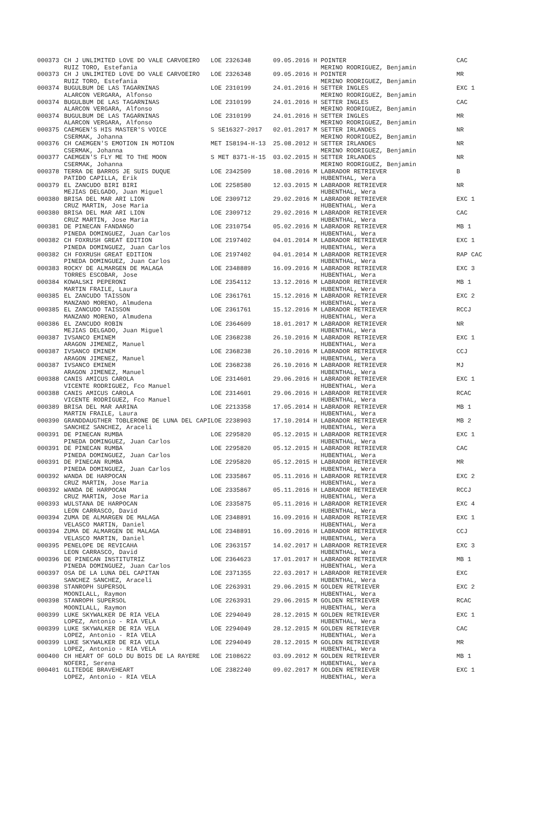| 000373 | CH J UNLIMITED LOVE DO VALE CARVOEIRO | LOE 2326348 | 09.05.2016 | H | POINTER | CAC |
| | RUIZ TORO, Estefania | | | | MERINO RODRIGUEZ, Benjamin | |
| 000373 | CH J UNLIMITED LOVE DO VALE CARVOEIRO | LOE 2326348 | 09.05.2016 | H | POINTER | MR |
| | RUIZ TORO, Estefania | | | | MERINO RODRIGUEZ, Benjamin | |
| 000374 | BUGULBUM DE LAS TAGARNINAS | LOE 2310199 | 24.01.2016 | H | SETTER INGLES | EXC 1 |
| | ALARCON VERGARA, Alfonso | | | | MERINO RODRIGUEZ, Benjamin | |
| 000374 | BUGULBUM DE LAS TAGARNINAS | LOE 2310199 | 24.01.2016 | H | SETTER INGLES | CAC |
| | ALARCON VERGARA, Alfonso | | | | MERINO RODRIGUEZ, Benjamin | |
| 000374 | BUGULBUM DE LAS TAGARNINAS | LOE 2310199 | 24.01.2016 | H | SETTER INGLES | MR |
| | ALARCON VERGARA, Alfonso | | | | MERINO RODRIGUEZ, Benjamin | |
| 000375 | CAEMGEN'S HIS MASTER'S VOICE | S SE16327-2017 | 02.01.2017 | M | SETTER IRLANDES | NR |
| | CSERMAK, Johanna | | | | MERINO RODRIGUEZ, Benjamin | |
| 000376 | CH CAEMGEN'S EMOTION IN MOTION | MET IS8194-H-13 | 25.08.2012 | H | SETTER IRLANDES | NR |
| | CSERMAK, Johanna | | | | MERINO RODRIGUEZ, Benjamin | |
| 000377 | CAEMGEN'S FLY ME TO THE MOON | S MET 8371-H-15 | 03.02.2015 | H | SETTER IRLANDES | NR |
| | CSERMAK, Johanna | | | | MERINO RODRIGUEZ, Benjamin | |
| 000378 | TERRA DE BARROS JE SUIS DUQUE | LOE 2342509 | 18.08.2016 | M | LABRADOR RETRIEVER | B |
| | PATIÐO CAPILLA, Erik | | | | HUBENTHAL, Wera | |
| 000379 | EL ZANCUDO BIRI BIRI | LOE 2258580 | 12.03.2015 | M | LABRADOR RETRIEVER | NR |
| | MEJIAS DELGADO, Juan Miguel | | | | HUBENTHAL, Wera | |
| 000380 | BRISA DEL MAR ARI LION | LOE 2309712 | 29.02.2016 | M | LABRADOR RETRIEVER | EXC 1 |
| | CRUZ MARTIN, Jose Maria | | | | HUBENTHAL, Wera | |
| 000380 | BRISA DEL MAR ARI LION | LOE 2309712 | 29.02.2016 | M | LABRADOR RETRIEVER | CAC |
| | CRUZ MARTIN, Jose Maria | | | | HUBENTHAL, Wera | |
| 000381 | DE PINECAN FANDANGO | LOE 2310754 | 05.02.2016 | M | LABRADOR RETRIEVER | MB 1 |
| | PINEDA DOMINGUEZ, Juan Carlos | | | | HUBENTHAL, Wera | |
| 000382 | CH FOXRUSH GREAT EDITION | LOE 2197402 | 04.01.2014 | M | LABRADOR RETRIEVER | EXC 1 |
| | PINEDA DOMINGUEZ, Juan Carlos | | | | HUBENTHAL, Wera | |
| 000382 | CH FOXRUSH GREAT EDITION | LOE 2197402 | 04.01.2014 | M | LABRADOR RETRIEVER | RAP CAC |
| | PINEDA DOMINGUEZ, Juan Carlos | | | | HUBENTHAL, Wera | |
| 000383 | ROCKY DE ALMARGEN DE MALAGA | LOE 2348889 | 16.09.2016 | M | LABRADOR RETRIEVER | EXC 3 |
| | TORRES ESCOBAR, Jose | | | | HUBENTHAL, Wera | |
| 000384 | KOWALSKI PEPERONI | LOE 2354112 | 13.12.2016 | M | LABRADOR RETRIEVER | MB 1 |
| | MARTIN FRAILE, Laura | | | | HUBENTHAL, Wera | |
| 000385 | EL ZANCUDO TAISSON | LOE 2361761 | 15.12.2016 | M | LABRADOR RETRIEVER | EXC 2 |
| | MANZANO MORENO, Almudena | | | | HUBENTHAL, Wera | |
| 000385 | EL ZANCUDO TAISSON | LOE 2361761 | 15.12.2016 | M | LABRADOR RETRIEVER | RCCJ |
| | MANZANO MORENO, Almudena | | | | HUBENTHAL, Wera | |
| 000386 | EL ZANCUDO ROBIN | LOE 2364609 | 18.01.2017 | M | LABRADOR RETRIEVER | NR |
| | MEJIAS DELGADO, Juan Miguel | | | | HUBENTHAL, Wera | |
| 000387 | IVSANCO EMINEM | LOE 2368238 | 26.10.2016 | M | LABRADOR RETRIEVER | EXC 1 |
| | ARAGON JIMENEZ, Manuel | | | | HUBENTHAL, Wera | |
| 000387 | IVSANCO EMINEM | LOE 2368238 | 26.10.2016 | M | LABRADOR RETRIEVER | CCJ |
| | ARAGON JIMENEZ, Manuel | | | | HUBENTHAL, Wera | |
| 000387 | IVSANCO EMINEM | LOE 2368238 | 26.10.2016 | M | LABRADOR RETRIEVER | MJ |
| | ARAGON JIMENEZ, Manuel | | | | HUBENTHAL, Wera | |
| 000388 | CANIS AMICUS CAROLA | LOE 2314601 | 29.06.2016 | H | LABRADOR RETRIEVER | EXC 1 |
| | VICENTE RODRIGUEZ, Fco Manuel | | | | HUBENTHAL, Wera | |
| 000388 | CANIS AMICUS CAROLA | LOE 2314601 | 29.06.2016 | H | LABRADOR RETRIEVER | RCAC |
| | VICENTE RODRIGUEZ, Fco Manuel | | | | HUBENTHAL, Wera | |
| 000389 | BRISA DEL MAR AARINA | LOE 2213358 | 17.05.2014 | H | LABRADOR RETRIEVER | MB 1 |
| | MARTIN FRAILE, Laura | | | | HUBENTHAL, Wera | |
| 000390 | GRANDDAUGTHER TOBLERONE DE LUNA DEL CAPI | LOE 2238903 | 17.10.2014 | H | LABRADOR RETRIEVER | MB 2 |
| | SANCHEZ SANCHEZ, Araceli | | | | HUBENTHAL, Wera | |
| 000391 | DE PINECAN RUMBA | LOE 2295820 | 05.12.2015 | H | LABRADOR RETRIEVER | EXC 1 |
| | PINEDA DOMINGUEZ, Juan Carlos | | | | HUBENTHAL, Wera | |
| 000391 | DE PINECAN RUMBA | LOE 2295820 | 05.12.2015 | H | LABRADOR RETRIEVER | CAC |
| | PINEDA DOMINGUEZ, Juan Carlos | | | | HUBENTHAL, Wera | |
| 000391 | DE PINECAN RUMBA | LOE 2295820 | 05.12.2015 | H | LABRADOR RETRIEVER | MR |
| | PINEDA DOMINGUEZ, Juan Carlos | | | | HUBENTHAL, Wera | |
| 000392 | WANDA DE HARPOCAN | LOE 2335867 | 05.11.2016 | H | LABRADOR RETRIEVER | EXC 2 |
| | CRUZ MARTIN, Jose Maria | | | | HUBENTHAL, Wera | |
| 000392 | WANDA DE HARPOCAN | LOE 2335867 | 05.11.2016 | H | LABRADOR RETRIEVER | RCCJ |
| | CRUZ MARTIN, Jose Maria | | | | HUBENTHAL, Wera | |
| 000393 | WULSTANA DE HARPOCAN | LOE 2335875 | 05.11.2016 | H | LABRADOR RETRIEVER | EXC 4 |
| | LEON CARRASCO, David | | | | HUBENTHAL, Wera | |
| 000394 | ZUMA DE ALMARGEN DE MALAGA | LOE 2348891 | 16.09.2016 | H | LABRADOR RETRIEVER | EXC 1 |
| | VELASCO MARTIN, Daniel | | | | HUBENTHAL, Wera | |
| 000394 | ZUMA DE ALMARGEN DE MALAGA | LOE 2348891 | 16.09.2016 | H | LABRADOR RETRIEVER | CCJ |
| | VELASCO MARTIN, Daniel | | | | HUBENTHAL, Wera | |
| 000395 | PENELOPE DE REVICAHA | LOE 2363157 | 14.02.2017 | H | LABRADOR RETRIEVER | EXC 3 |
| | LEON CARRASCO, David | | | | HUBENTHAL, Wera | |
| 000396 | DE PINECAN INSTITUTRIZ | LOE 2364623 | 17.01.2017 | H | LABRADOR RETRIEVER | MB 1 |
| | PINEDA DOMINGUEZ, Juan Carlos | | | | HUBENTHAL, Wera | |
| 000397 | OSA DE LA LUNA DEL CAPITAN | LOE 2371355 | 22.03.2017 | H | LABRADOR RETRIEVER | EXC |
| | SANCHEZ SANCHEZ, Araceli | | | | HUBENTHAL, Wera | |
| 000398 | STANROPH SUPERSOL | LOE 2263931 | 29.06.2015 | M | GOLDEN RETRIEVER | EXC 2 |
| | MOONILALL, Raymon | | | | HUBENTHAL, Wera | |
| 000398 | STANROPH SUPERSOL | LOE 2263931 | 29.06.2015 | M | GOLDEN RETRIEVER | RCAC |
| | MOONILALL, Raymon | | | | HUBENTHAL, Wera | |
| 000399 | LUKE SKYWALKER DE RIA VELA | LOE 2294049 | 28.12.2015 | M | GOLDEN RETRIEVER | EXC 1 |
| | LOPEZ, Antonio - RIA VELA | | | | HUBENTHAL, Wera | |
| 000399 | LUKE SKYWALKER DE RIA VELA | LOE 2294049 | 28.12.2015 | M | GOLDEN RETRIEVER | CAC |
| | LOPEZ, Antonio - RIA VELA | | | | HUBENTHAL, Wera | |
| 000399 | LUKE SKYWALKER DE RIA VELA | LOE 2294049 | 28.12.2015 | M | GOLDEN RETRIEVER | MR |
| | LOPEZ, Antonio - RIA VELA | | | | HUBENTHAL, Wera | |
| 000400 | CH HEART OF GOLD DU BOIS DE LA RAYERE | LOE 2108622 | 03.09.2012 | M | GOLDEN RETRIEVER | MB 1 |
| | NOFERI, Serena | | | | HUBENTHAL, Wera | |
| 000401 | GLITEDGE BRAVEHEART | LOE 2382240 | 09.02.2017 | M | GOLDEN RETRIEVER | EXC 1 |
| | LOPEZ, Antonio - RIA VELA | | | | HUBENTHAL, Wera | |